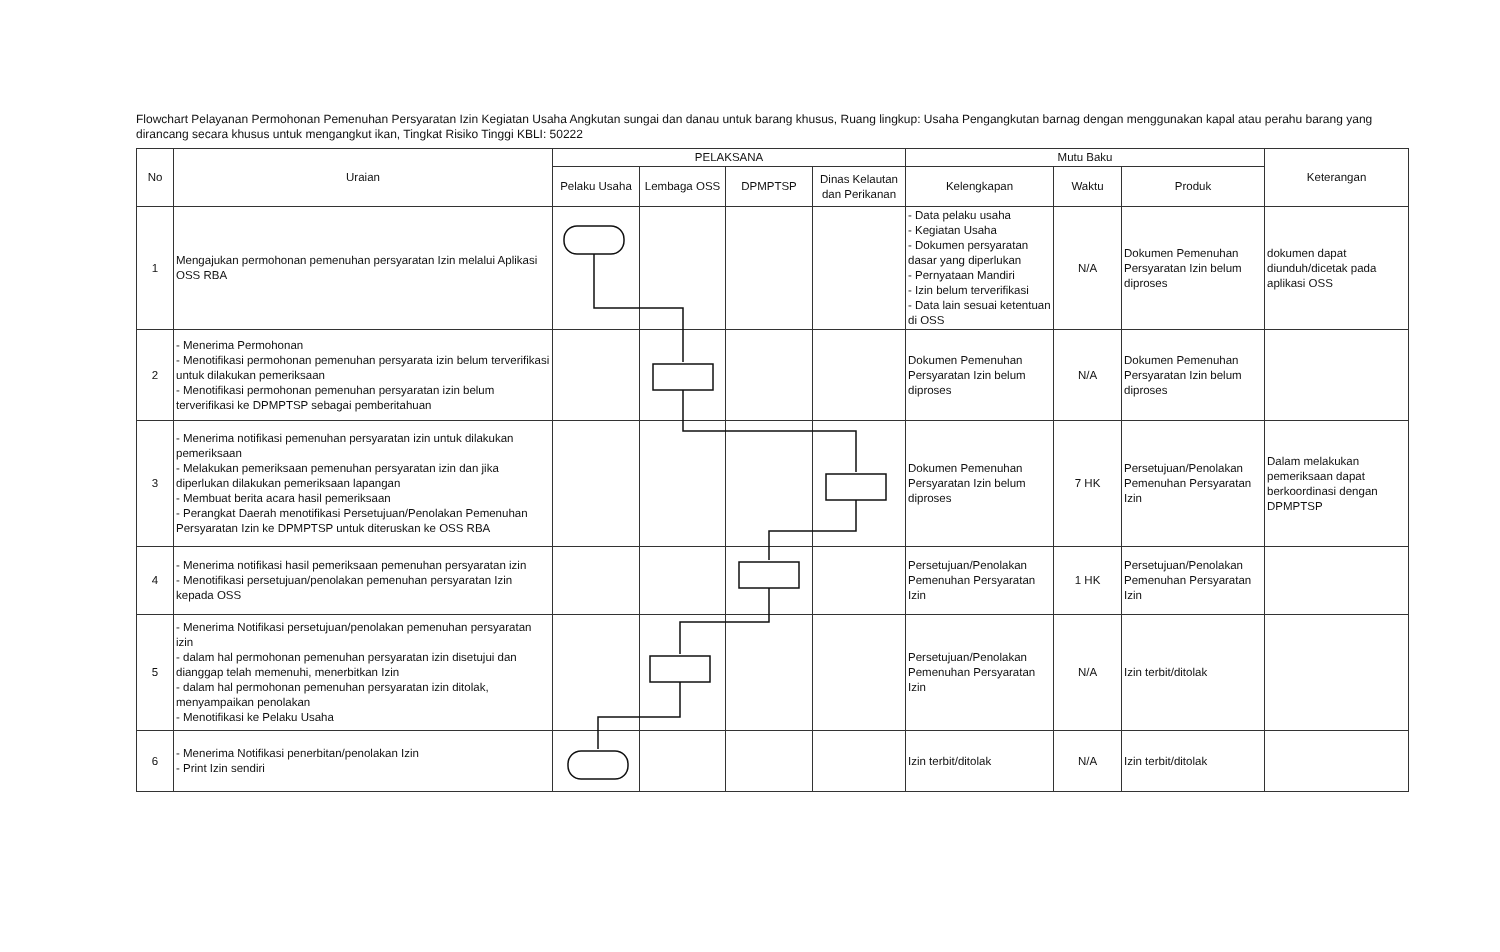Flowchart Pelayanan Permohonan Pemenuhan Persyaratan Izin Kegiatan Usaha Angkutan sungai dan danau untuk barang khusus, Ruang lingkup: Usaha Pengangkutan barnag dengan menggunakan kapal atau perahu barang yang dirancang secara khusus untuk mengangkut ikan, Tingkat Risiko Tinggi KBLI: 50222
| No | Uraian | PELAKSANA | | | | Mutu Baku | | | Keterangan |
| --- | --- | --- | --- | --- | --- | --- | --- | --- | --- |
| | | Pelaku Usaha | Lembaga OSS | DPMPTSP | Dinas Kelautan dan Perikanan | Kelengkapan | Waktu | Produk | |
| 1 | Mengajukan permohonan pemenuhan persyaratan Izin melalui Aplikasi OSS RBA | | | | | - Data pelaku usaha - Kegiatan Usaha - Dokumen persyaratan dasar yang diperlukan - Pernyataan Mandiri - Izin belum terverifikasi - Data lain sesuai ketentuan di OSS | N/A | Dokumen Pemenuhan Persyaratan Izin belum diproses | dokumen dapat diunduh/dicetak pada aplikasi OSS |
| 2 | - Menerima Permohonan - Menotifikasi permohonan pemenuhan persyarata izin belum terverifikasi untuk dilakukan pemeriksaan - Menotifikasi permohonan pemenuhan persyaratan izin belum terverifikasi ke DPMPTSP sebagai pemberitahuan | | | | | Dokumen Pemenuhan Persyaratan Izin belum diproses | N/A | Dokumen Pemenuhan Persyaratan Izin belum diproses | |
| 3 | - Menerima notifikasi pemenuhan persyaratan izin untuk dilakukan pemeriksaan - Melakukan pemeriksaan pemenuhan persyaratan izin dan jika diperlukan dilakukan pemeriksaan lapangan - Membuat berita acara hasil pemeriksaan - Perangkat Daerah menotifikasi Persetujuan/Penolakan Pemenuhan Persyaratan Izin ke DPMPTSP untuk diteruskan ke OSS RBA | | | | | Dokumen Pemenuhan Persyaratan Izin belum diproses | 7 HK | Persetujuan/Penolakan Pemenuhan Persyaratan Izin | Dalam melakukan pemeriksaan dapat berkoordinasi dengan DPMPTSP |
| 4 | - Menerima notifikasi hasil pemeriksaan pemenuhan persyaratan izin - Menotifikasi persetujuan/penolakan pemenuhan persyaratan Izin kepada OSS | | | | | Persetujuan/Penolakan Pemenuhan Persyaratan Izin | 1 HK | Persetujuan/Penolakan Pemenuhan Persyaratan Izin | |
| 5 | - Menerima Notifikasi persetujuan/penolakan pemenuhan persyaratan izin - dalam hal permohonan pemenuhan persyaratan izin disetujui dan dianggap telah memenuhi, menerbitkan Izin - dalam hal permohonan pemenuhan persyaratan izin ditolak, menyampaikan penolakan - Menotifikasi ke Pelaku Usaha | | | | | Persetujuan/Penolakan Pemenuhan Persyaratan Izin | N/A | Izin terbit/ditolak | |
| 6 | - Menerima Notifikasi penerbitan/penolakan Izin - Print Izin sendiri | | | | | Izin terbit/ditolak | N/A | Izin terbit/ditolak | |